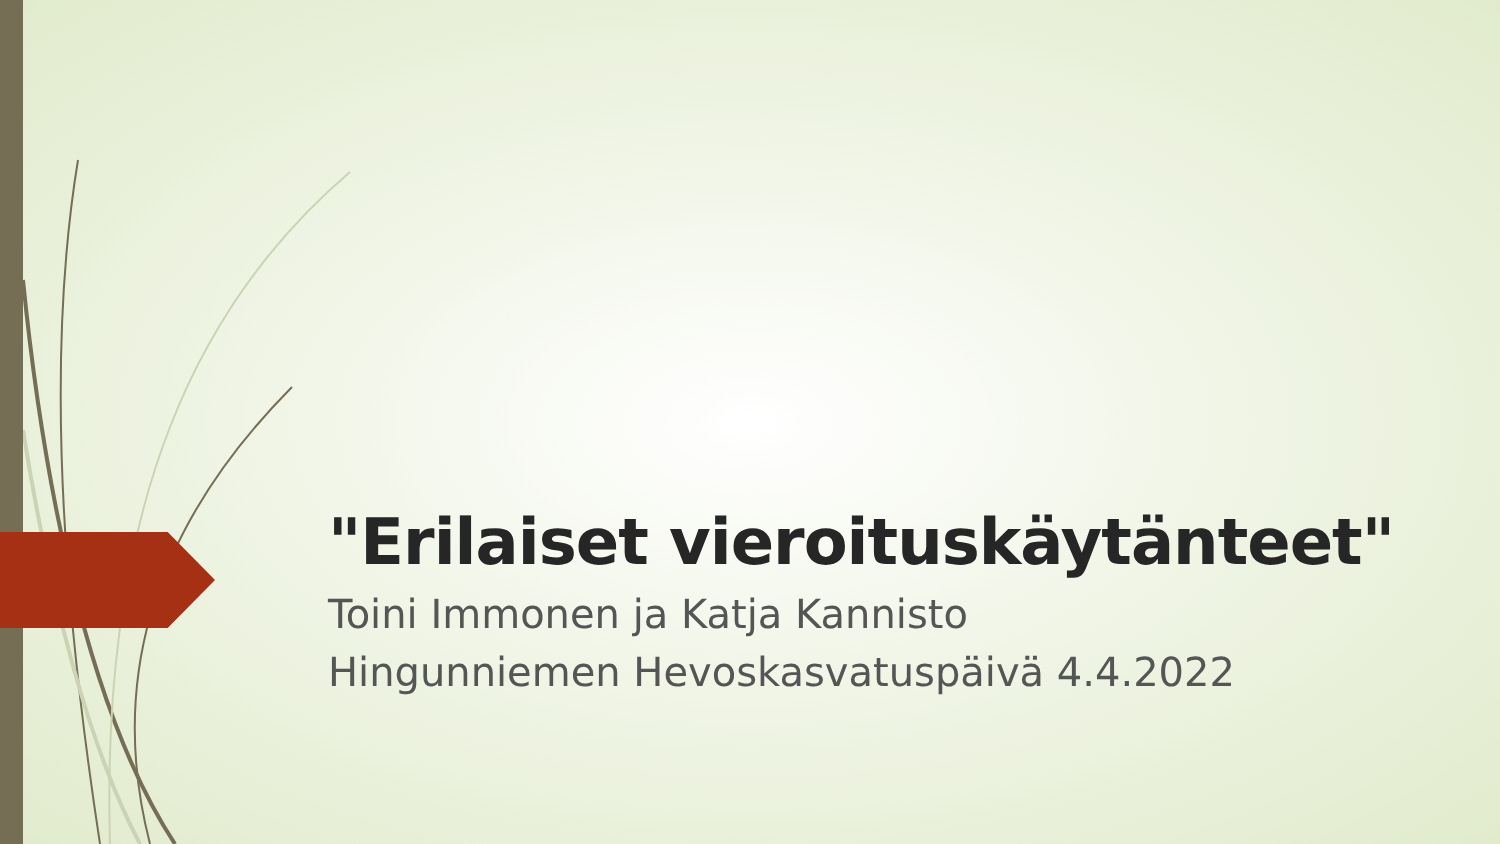"Erilaiset vieroituskäytänteet"
Toini Immonen ja Katja Kannisto
Hingunniemen Hevoskasvatuspäivä 4.4.2022